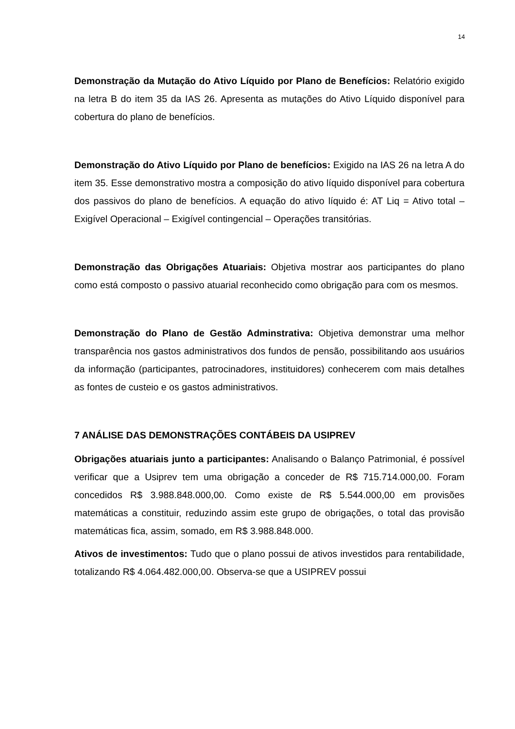14
Demonstração da Mutação do Ativo Líquido por Plano de Benefícios: Relatório exigido na letra B do item 35 da IAS 26. Apresenta as mutações do Ativo Líquido disponível para cobertura do plano de benefícios.
Demonstração do Ativo Líquido por Plano de benefícios: Exigido na IAS 26 na letra A do item 35. Esse demonstrativo mostra a composição do ativo líquido disponível para cobertura dos passivos do plano de benefícios. A equação do ativo líquido é: AT Liq = Ativo total – Exigível Operacional – Exigível contingencial – Operações transitórias.
Demonstração das Obrigações Atuariais: Objetiva mostrar aos participantes do plano como está composto o passivo atuarial reconhecido como obrigação para com os mesmos.
Demonstração do Plano de Gestão Adminstrativa: Objetiva demonstrar uma melhor transparência nos gastos administrativos dos fundos de pensão, possibilitando aos usuários da informação (participantes, patrocinadores, instituidores) conhecerem com mais detalhes as fontes de custeio e os gastos administrativos.
7 ANÁLISE DAS DEMONSTRAÇÕES CONTÁBEIS DA USIPREV
Obrigações atuariais junto a participantes: Analisando o Balanço Patrimonial, é possível verificar que a Usiprev tem uma obrigação a conceder de R$ 715.714.000,00. Foram concedidos R$ 3.988.848.000,00. Como existe de R$ 5.544.000,00 em provisões matemáticas a constituir, reduzindo assim este grupo de obrigações, o total das provisão matemáticas fica, assim, somado, em R$ 3.988.848.000.
Ativos de investimentos: Tudo que o plano possui de ativos investidos para rentabilidade, totalizando R$ 4.064.482.000,00. Observa-se que a USIPREV possui